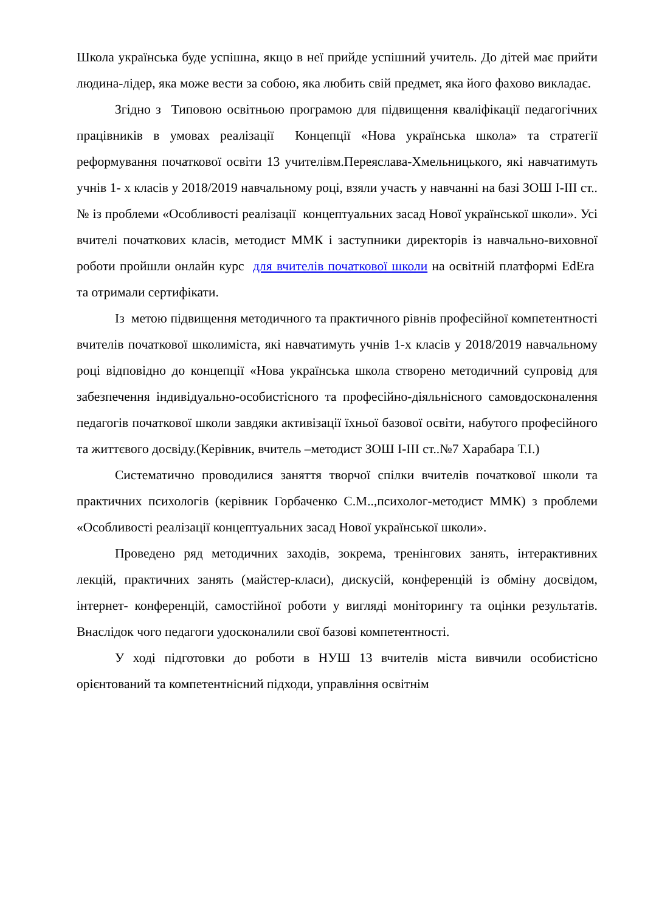Школа українська буде успішна, якщо в неї прийде успішний учитель. До дітей має прийти людина-лідер, яка може вести за собою, яка любить свій предмет, яка його фахово викладає.
Згідно з Типовою освітньою програмою для підвищення кваліфікації педагогічних працівників в умовах реалізації Концепції «Нова українська школа» та стратегії реформування початкової освіти 13 учителівм.Переяслава-Хмельницького, які навчатимуть учнів 1- х класів у 2018/2019 навчальному році, взяли участь у навчанні на базі ЗОШ І-ІІІ ст..№ із проблеми «Особливості реалізації концептуальних засад Нової української школи». Усі вчителі початкових класів, методист ММК і заступники директорів із навчально-виховної роботи пройшли онлайн курс для вчителів початкової школи на освітній платформі EdEra та отримали сертифікати.
Із метою підвищення методичного та практичного рівнів професійної компетентності вчителів початкової школиміста, які навчатимуть учнів 1-х класів у 2018/2019 навчальному році відповідно до концепції «Нова українська школа створено методичний супровід для забезпечення індивідуально-особистісного та професійно-діяльнісного самовдосконалення педагогів початкової школи завдяки активізації їхньої базової освіти, набутого професійного та життєвого досвіду.(Керівник, вчитель –методист ЗОШ І-ІІІ ст..№7 Харабара Т.І.)
Систематично проводилися заняття творчої спілки вчителів початкової школи та практичних психологів (керівник Горбаченко С.М..,психолог-методист ММК) з проблеми «Особливості реалізації концептуальних засад Нової української школи».
Проведено ряд методичних заходів, зокрема, тренінгових занять, інтерактивних лекцій, практичних занять (майстер-класи), дискусій, конференцій із обміну досвідом, інтернет- конференцій, самостійної роботи у вигляді моніторингу та оцінки результатів. Внаслідок чого педагоги удосконалили свої базові компетентності.
У ході підготовки до роботи в НУШ 13 вчителів міста вивчили особистісно орієнтований та компетентнісний підходи, управління освітнім